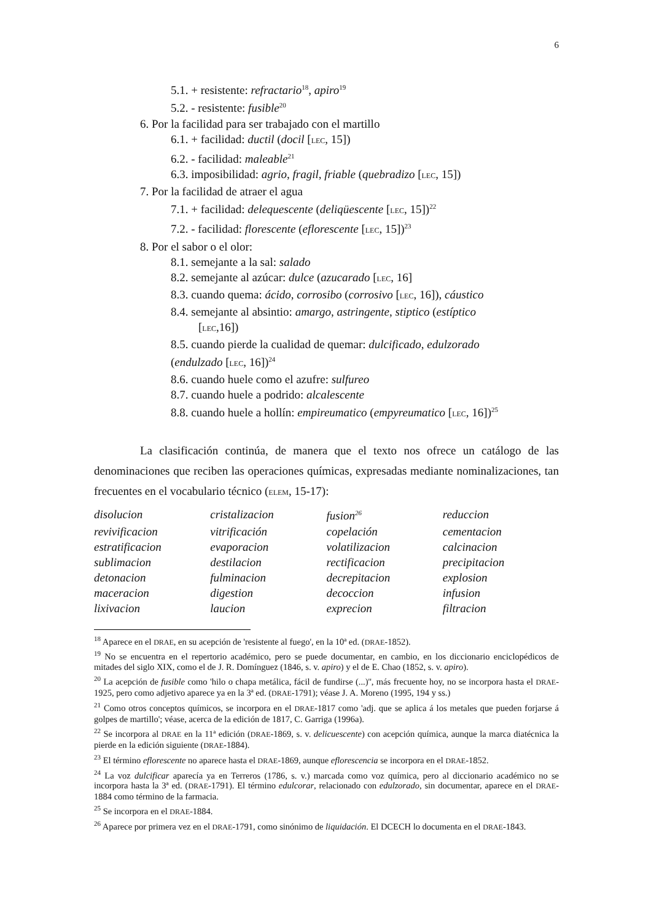6
5.1. + resistente: refractario<sup>18</sup>, apiro<sup>19</sup>
5.2. - resistente: fusible<sup>20</sup>
6. Por la facilidad para ser trabajado con el martillo
6.1. + facilidad: ductil (docil [LEC, 15])
6.2. - facilidad: maleable<sup>21</sup>
6.3. imposibilidad: agrio, fragil, friable (quebradizo [LEC, 15])
7. Por la facilidad de atraer el agua
7.1. + facilidad: delequescente (deliqüescente [LEC, 15])<sup>22</sup>
7.2. - facilidad: florescente (eflorescente [LEC, 15])<sup>23</sup>
8. Por el sabor o el olor:
8.1. semejante a la sal: salado
8.2. semejante al azúcar: dulce (azucarado [LEC, 16]
8.3. cuando quema: ácido, corrosibo (corrosivo [LEC, 16]), cáustico
8.4. semejante al absintio: amargo, astringente, stiptico (estíptico
[LEC,16])
8.5. cuando pierde la cualidad de quemar: dulcificado, edulzorado
(endulzado [LEC, 16])<sup>24</sup>
8.6. cuando huele como el azufre: sulfureo
8.7. cuando huele a podrido: alcalescente
8.8. cuando huele a hollín: empireumatico (empyreumatico [LEC, 16])<sup>25</sup>
La clasificación continúa, de manera que el texto nos ofrece un catálogo de las denominaciones que reciben las operaciones químicas, expresadas mediante nominalizaciones, tan frecuentes en el vocabulario técnico (ELEM, 15-17):
| disolucion | cristalizacion | fusion<sup>26</sup> | reduccion |
| revivificacion | vitrificación | copelación | cementacion |
| estratificacion | evaporacion | volatilizacion | calcinacion |
| sublimacion | destilacion | rectificacion | precipitacion |
| detonacion | fulminacion | decrepitacion | explosion |
| maceracion | digestion | decoccion | infusion |
| lixivacion | laucion | exprecion | filtracion |
<sup>18</sup> Aparece en el DRAE, en su acepción de 'resistente al fuego', en la 10ª ed. (DRAE-1852).
<sup>19</sup> No se encuentra en el repertorio académico, pero se puede documentar, en cambio, en los diccionario enciclopédicos de mitades del siglo XIX, como el de J. R. Domínguez (1846, s. v. apiro) y el de E. Chao (1852, s. v. apiro).
<sup>20</sup> La acepción de fusible como 'hilo o chapa metálica, fácil de fundirse (...)'', más frecuente hoy, no se incorpora hasta el DRAE-1925, pero como adjetivo aparece ya en la 3ª ed. (DRAE-1791); véase J. A. Moreno (1995, 194 y ss.)
<sup>21</sup> Como otros conceptos químicos, se incorpora en el DRAE-1817 como 'adj. que se aplica á los metales que pueden forjarse á golpes de martillo'; véase, acerca de la edición de 1817, C. Garriga (1996a).
<sup>22</sup> Se incorpora al DRAE en la 11ª edición (DRAE-1869, s. v. delicuescente) con acepción química, aunque la marca diatécnica la pierde en la edición siguiente (DRAE-1884).
<sup>23</sup> El término eflorescente no aparece hasta el DRAE-1869, aunque eflorescencia se incorpora en el DRAE-1852.
<sup>24</sup> La voz dulcificar aparecía ya en Terreros (1786, s. v.) marcada como voz química, pero al diccionario académico no se incorpora hasta la 3ª ed. (DRAE-1791). El término edulcorar, relacionado con edulzorado, sin documentar, aparece en el DRAE-1884 como término de la farmacia.
<sup>25</sup> Se incorpora en el DRAE-1884.
<sup>26</sup> Aparece por primera vez en el DRAE-1791, como sinónimo de liquidación. El DCECH lo documenta en el DRAE-1843.